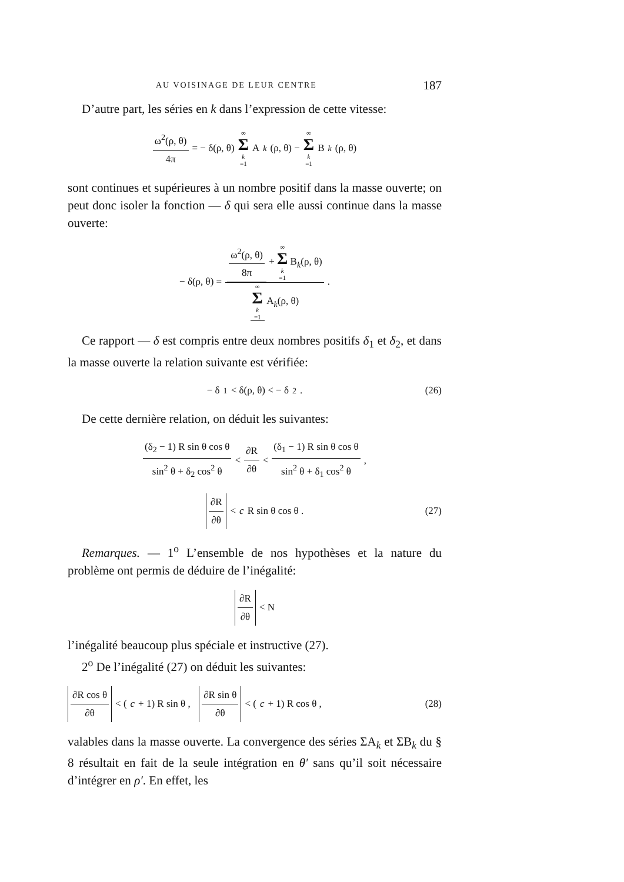AU VOISINAGE DE LEUR CENTRE 187
D’autre part, les séries en k dans l’expression de cette vitesse:
ω<sup>2</sup>(ρ, θ) 4π = − δ(ρ, θ) ∞ Σ k =1 A<sub>k</sub> (ρ, θ) − ∞ Σ k =1 B<sub>k</sub> (ρ, θ)
sont continues et supérieures à un nombre positif dans la masse ouverte; on peut donc isoler la fonction — δ qui sera elle aussi continue dans la masse ouverte:
− δ(ρ, θ) = ω<sup>2</sup>(ρ, θ) 8π + ∞ Σ k =1 B<sub>k</sub>(ρ, θ) ∞ Σ k =1 A<sub>k</sub>(ρ, θ) .
Ce rapport — δ est compris entre deux nombres positifs δ<sub>1</sub> et δ<sub>2</sub>, et dans la masse ouverte la relation suivante est vérifiée:
− δ<sub>1</sub> < δ(ρ, θ) < − δ<sub>2</sub> . (26)
De cette dernière relation, on déduit les suivantes:
(δ<sub>2</sub> − 1) R sin θ cos θ sin<sup>2</sup> θ + δ<sub>2</sub> cos<sup>2</sup> θ < ∂R ∂θ < (δ<sub>1</sub> − 1) R sin θ cos θ sin<sup>2</sup> θ + δ<sub>1</sub> cos<sup>2</sup> θ ,
∂R ∂θ < c R sin θ cos θ . (27)
Remarques. — 1<sup>o</sup> L’ensemble de nos hypothèses et la nature du problème ont permis de déduire de l’inégalité:
∂R ∂θ < N
l’inégalité beaucoup plus spéciale et instructive (27).
2<sup>o</sup> De l’inégalité (27) on déduit les suivantes:
∂R cos θ ∂θ < (c + 1) R sin θ , ∂R sin θ ∂θ < (c + 1) R cos θ , (28)
valables dans la masse ouverte. La convergence des séries ΣA<sub>k</sub> et ΣB<sub>k</sub> du § 8 résultait en fait de la seule intégration en θ′ sans qu’il soit nécessaire d’intégrer en ρ′. En effet, les